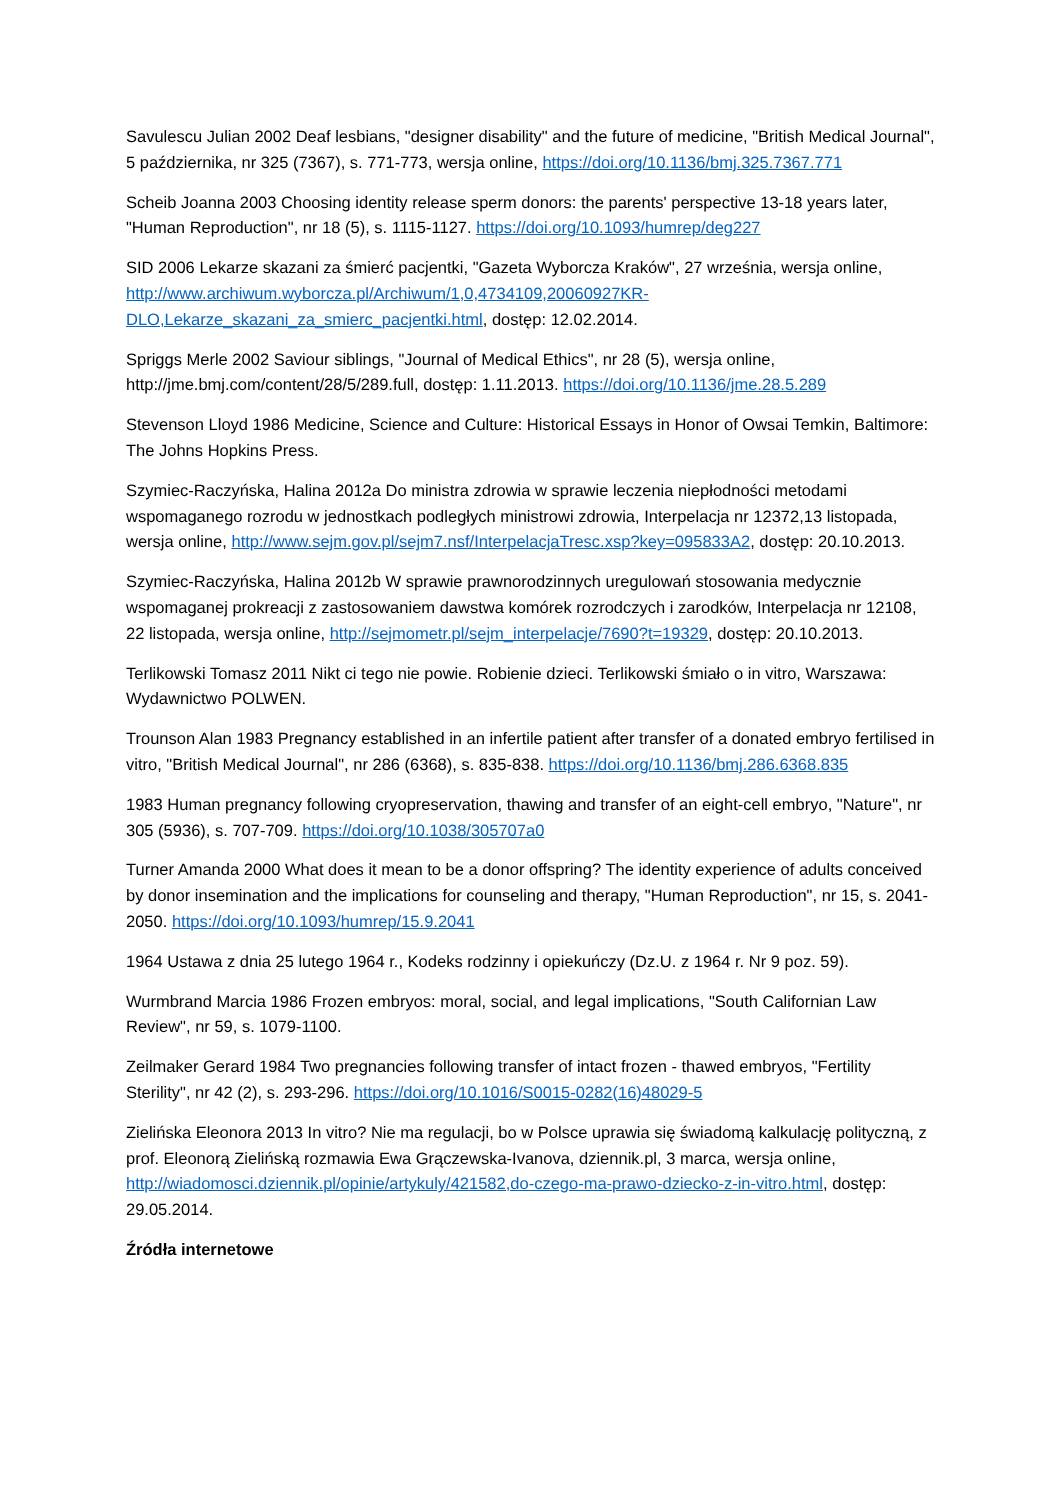Savulescu Julian 2002 Deaf lesbians, "designer disability" and the future of medicine, "British Medical Journal", 5 października, nr 325 (7367), s. 771-773, wersja online, https://doi.org/10.1136/bmj.325.7367.771
Scheib Joanna 2003 Choosing identity release sperm donors: the parents' perspective 13-18 years later, "Human Reproduction", nr 18 (5), s. 1115-1127. https://doi.org/10.1093/humrep/deg227
SID 2006 Lekarze skazani za śmierć pacjentki, "Gazeta Wyborcza Kraków", 27 września, wersja online, http://www.archiwum.wyborcza.pl/Archiwum/1,0,4734109,20060927KR-DLO,Lekarze_skazani_za_smierc_pacjentki.html, dostęp: 12.02.2014.
Spriggs Merle 2002 Saviour siblings, "Journal of Medical Ethics", nr 28 (5), wersja online, http://jme.bmj.com/content/28/5/289.full, dostęp: 1.11.2013. https://doi.org/10.1136/jme.28.5.289
Stevenson Lloyd 1986 Medicine, Science and Culture: Historical Essays in Honor of Owsai Temkin, Baltimore: The Johns Hopkins Press.
Szymiec-Raczyńska, Halina 2012a Do ministra zdrowia w sprawie leczenia niepłodności metodami wspomaganego rozrodu w jednostkach podległych ministrowi zdrowia, Interpelacja nr 12372,13 listopada, wersja online, http://www.sejm.gov.pl/sejm7.nsf/InterpelacjaTresc.xsp?key=095833A2, dostęp: 20.10.2013.
Szymiec-Raczyńska, Halina 2012b W sprawie prawnorodzinnych uregulowań stosowania medycznie wspomaganej prokreacji z zastosowaniem dawstwa komórek rozrodczych i zarodków, Interpelacja nr 12108, 22 listopada, wersja online, http://sejmometr.pl/sejm_interpelacje/7690?t=19329, dostęp: 20.10.2013.
Terlikowski Tomasz 2011 Nikt ci tego nie powie. Robienie dzieci. Terlikowski śmiało o in vitro, Warszawa: Wydawnictwo POLWEN.
Trounson Alan 1983 Pregnancy established in an infertile patient after transfer of a donated embryo fertilised in vitro, "British Medical Journal", nr 286 (6368), s. 835-838. https://doi.org/10.1136/bmj.286.6368.835
1983 Human pregnancy following cryopreservation, thawing and transfer of an eight-cell embryo, "Nature", nr 305 (5936), s. 707-709. https://doi.org/10.1038/305707a0
Turner Amanda 2000 What does it mean to be a donor offspring? The identity experience of adults conceived by donor insemination and the implications for counseling and therapy, "Human Reproduction", nr 15, s. 2041-2050. https://doi.org/10.1093/humrep/15.9.2041
1964 Ustawa z dnia 25 lutego 1964 r., Kodeks rodzinny i opiekuńczy (Dz.U. z 1964 r. Nr 9 poz. 59).
Wurmbrand Marcia 1986 Frozen embryos: moral, social, and legal implications, "South Californian Law Review", nr 59, s. 1079-1100.
Zeilmaker Gerard 1984 Two pregnancies following transfer of intact frozen - thawed embryos, "Fertility Sterility", nr 42 (2), s. 293-296. https://doi.org/10.1016/S0015-0282(16)48029-5
Zielińska Eleonora 2013 In vitro? Nie ma regulacji, bo w Polsce uprawia się świadomą kalkulację polityczną, z prof. Eleonorą Zielińską rozmawia Ewa Grączewska-Ivanova, dziennik.pl, 3 marca, wersja online, http://wiadomosci.dziennik.pl/opinie/artykuly/421582,do-czego-ma-prawo-dziecko-z-in-vitro.html, dostęp: 29.05.2014.
Źródła internetowe